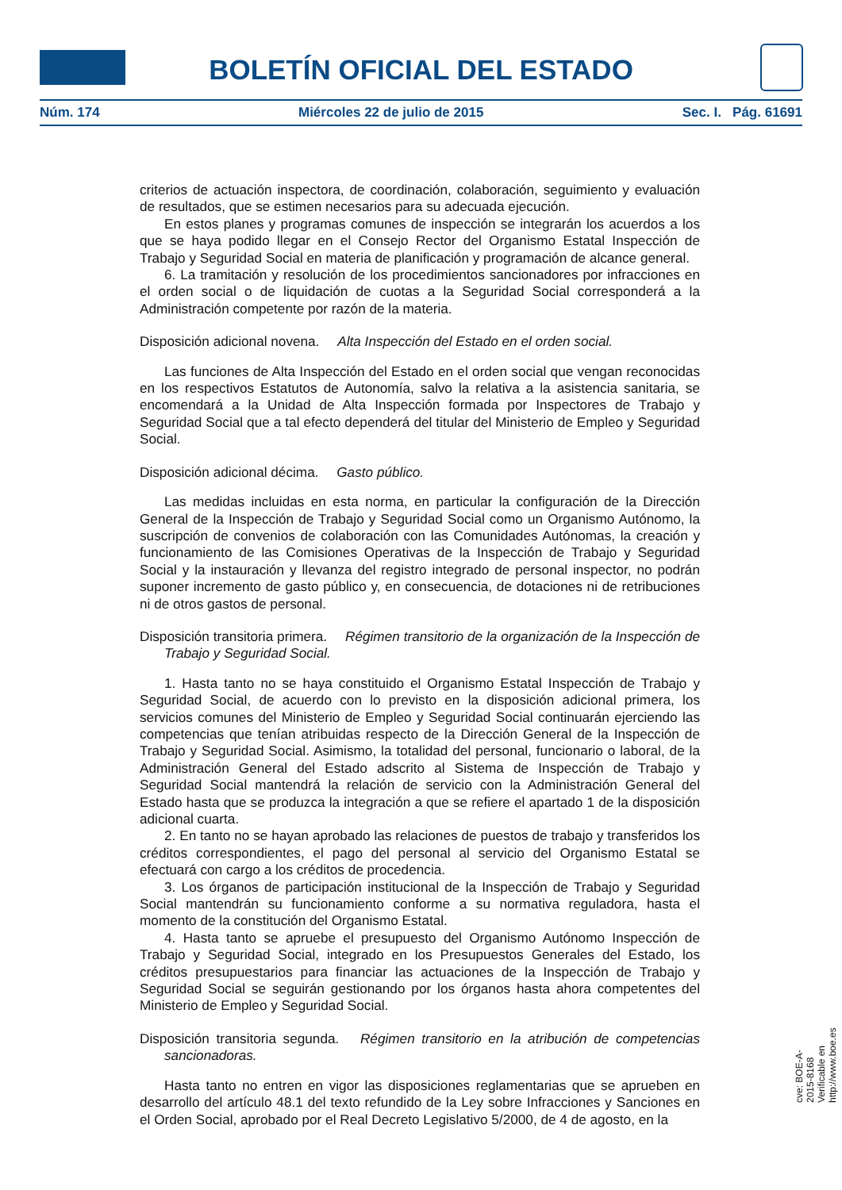BOLETÍN OFICIAL DEL ESTADO
Núm. 174 Miércoles 22 de julio de 2015 Sec. I. Pág. 61691
criterios de actuación inspectora, de coordinación, colaboración, seguimiento y evaluación de resultados, que se estimen necesarios para su adecuada ejecución.
En estos planes y programas comunes de inspección se integrarán los acuerdos a los que se haya podido llegar en el Consejo Rector del Organismo Estatal Inspección de Trabajo y Seguridad Social en materia de planificación y programación de alcance general.
6. La tramitación y resolución de los procedimientos sancionadores por infracciones en el orden social o de liquidación de cuotas a la Seguridad Social corresponderá a la Administración competente por razón de la materia.
Disposición adicional novena. Alta Inspección del Estado en el orden social.
Las funciones de Alta Inspección del Estado en el orden social que vengan reconocidas en los respectivos Estatutos de Autonomía, salvo la relativa a la asistencia sanitaria, se encomendará a la Unidad de Alta Inspección formada por Inspectores de Trabajo y Seguridad Social que a tal efecto dependerá del titular del Ministerio de Empleo y Seguridad Social.
Disposición adicional décima. Gasto público.
Las medidas incluidas en esta norma, en particular la configuración de la Dirección General de la Inspección de Trabajo y Seguridad Social como un Organismo Autónomo, la suscripción de convenios de colaboración con las Comunidades Autónomas, la creación y funcionamiento de las Comisiones Operativas de la Inspección de Trabajo y Seguridad Social y la instauración y llevanza del registro integrado de personal inspector, no podrán suponer incremento de gasto público y, en consecuencia, de dotaciones ni de retribuciones ni de otros gastos de personal.
Disposición transitoria primera. Régimen transitorio de la organización de la Inspección de Trabajo y Seguridad Social.
1. Hasta tanto no se haya constituido el Organismo Estatal Inspección de Trabajo y Seguridad Social, de acuerdo con lo previsto en la disposición adicional primera, los servicios comunes del Ministerio de Empleo y Seguridad Social continuarán ejerciendo las competencias que tenían atribuidas respecto de la Dirección General de la Inspección de Trabajo y Seguridad Social. Asimismo, la totalidad del personal, funcionario o laboral, de la Administración General del Estado adscrito al Sistema de Inspección de Trabajo y Seguridad Social mantendrá la relación de servicio con la Administración General del Estado hasta que se produzca la integración a que se refiere el apartado 1 de la disposición adicional cuarta.
2. En tanto no se hayan aprobado las relaciones de puestos de trabajo y transferidos los créditos correspondientes, el pago del personal al servicio del Organismo Estatal se efectuará con cargo a los créditos de procedencia.
3. Los órganos de participación institucional de la Inspección de Trabajo y Seguridad Social mantendrán su funcionamiento conforme a su normativa reguladora, hasta el momento de la constitución del Organismo Estatal.
4. Hasta tanto se apruebe el presupuesto del Organismo Autónomo Inspección de Trabajo y Seguridad Social, integrado en los Presupuestos Generales del Estado, los créditos presupuestarios para financiar las actuaciones de la Inspección de Trabajo y Seguridad Social se seguirán gestionando por los órganos hasta ahora competentes del Ministerio de Empleo y Seguridad Social.
Disposición transitoria segunda. Régimen transitorio en la atribución de competencias sancionadoras.
Hasta tanto no entren en vigor las disposiciones reglamentarias que se aprueben en desarrollo del artículo 48.1 del texto refundido de la Ley sobre Infracciones y Sanciones en el Orden Social, aprobado por el Real Decreto Legislativo 5/2000, de 4 de agosto, en la
cve: BOE-A-2015-8168
Verificable en http://www.boe.es